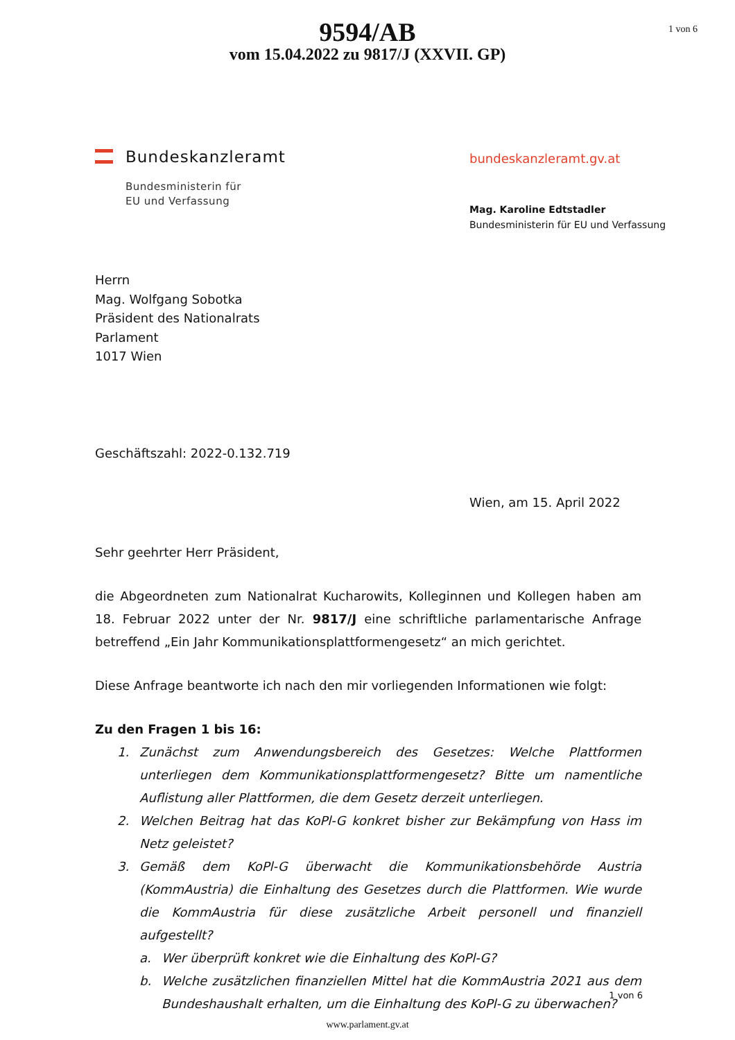1 von 6
9594/AB
vom 15.04.2022 zu 9817/J (XXVII. GP)
Bundeskanzleramt
Bundesministerin für
EU und Verfassung
bundeskanzleramt.gv.at
Mag. Karoline Edtstadler
Bundesministerin für EU und Verfassung
Herrn
Mag. Wolfgang Sobotka
Präsident des Nationalrats
Parlament
1017 Wien
Geschäftszahl: 2022-0.132.719
Wien, am 15. April 2022
Sehr geehrter Herr Präsident,
die Abgeordneten zum Nationalrat Kucharowits, Kolleginnen und Kollegen haben am 18. Februar 2022 unter der Nr. 9817/J eine schriftliche parlamentarische Anfrage betreffend „Ein Jahr Kommunikationsplattformengesetz“ an mich gerichtet.
Diese Anfrage beantworte ich nach den mir vorliegenden Informationen wie folgt:
Zu den Fragen 1 bis 16:
1. Zunächst zum Anwendungsbereich des Gesetzes: Welche Plattformen unterliegen dem Kommunikationsplattformengesetz? Bitte um namentliche Auflistung aller Plattformen, die dem Gesetz derzeit unterliegen.
2. Welchen Beitrag hat das KoPl-G konkret bisher zur Bekämpfung von Hass im Netz geleistet?
3. Gemäß dem KoPl-G überwacht die Kommunikationsbehörde Austria (KommAustria) die Einhaltung des Gesetzes durch die Plattformen. Wie wurde die KommAustria für diese zusätzliche Arbeit personell und finanziell aufgestellt?
a. Wer überprüft konkret wie die Einhaltung des KoPl-G?
b. Welche zusätzlichen finanziellen Mittel hat die KommAustria 2021 aus dem Bundeshaushalt erhalten, um die Einhaltung des KoPl-G zu überwachen?
1 von 6
www.parlament.gv.at